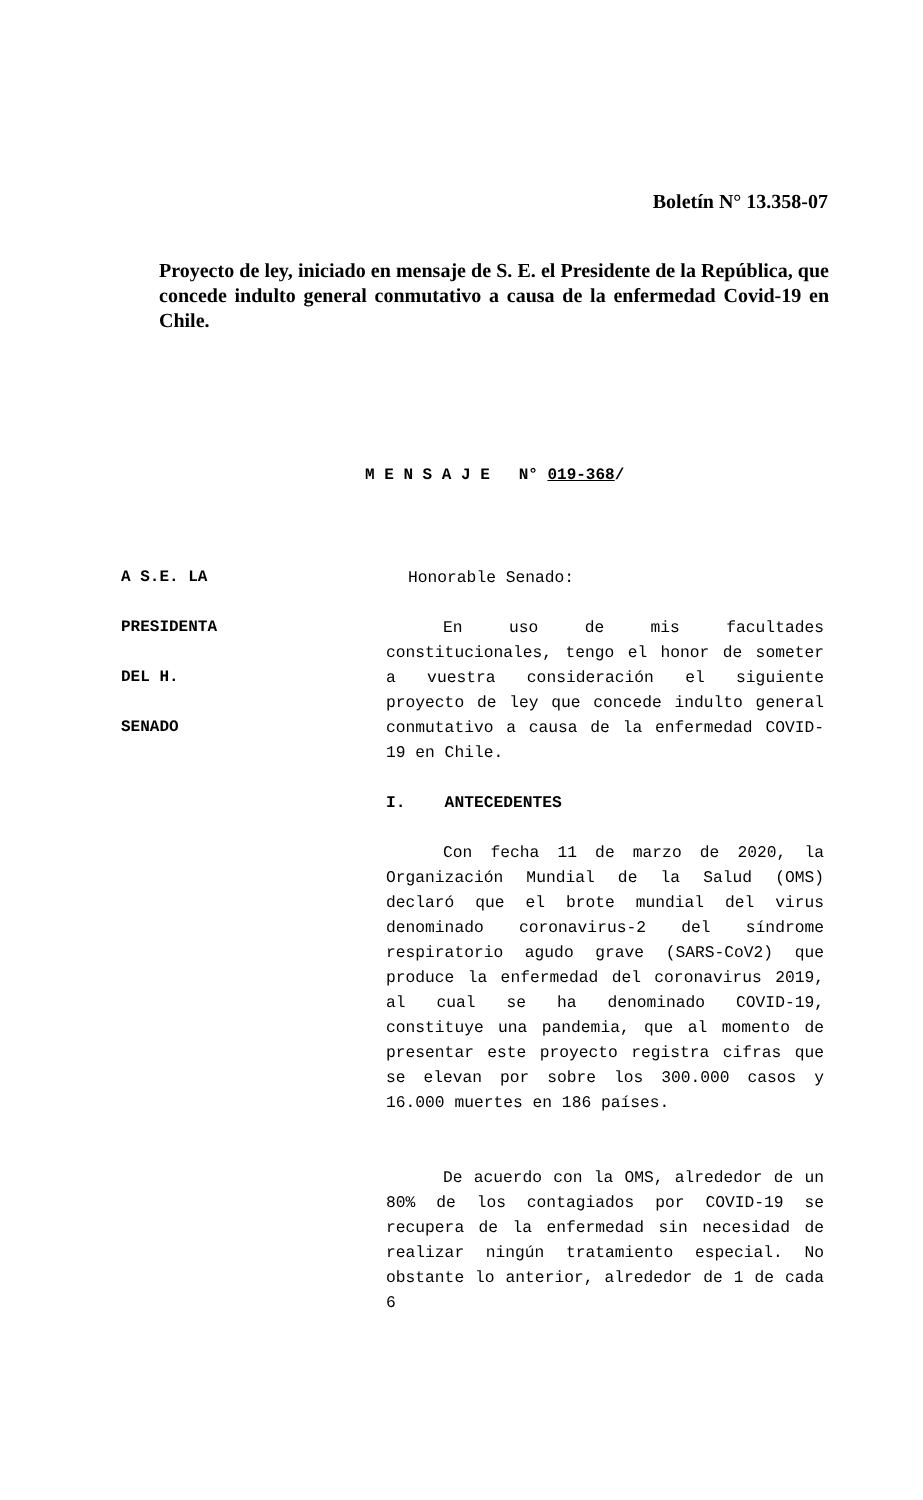Boletín N° 13.358-07
Proyecto de ley, iniciado en mensaje de S. E. el Presidente de la República, que concede indulto general conmutativo a causa de la enfermedad Covid-19 en Chile.
M E N S A J E N° 019-368/
A S.E. LA
PRESIDENTA
DEL H.
SENADO
Honorable Senado:
En uso de mis facultades constitucionales, tengo el honor de someter a vuestra consideración el siguiente proyecto de ley que concede indulto general conmutativo a causa de la enfermedad COVID-19 en Chile.
I. ANTECEDENTES
Con fecha 11 de marzo de 2020, la Organización Mundial de la Salud (OMS) declaró que el brote mundial del virus denominado coronavirus-2 del síndrome respiratorio agudo grave (SARS-CoV2) que produce la enfermedad del coronavirus 2019, al cual se ha denominado COVID-19, constituye una pandemia, que al momento de presentar este proyecto registra cifras que se elevan por sobre los 300.000 casos y 16.000 muertes en 186 países.
De acuerdo con la OMS, alrededor de un 80% de los contagiados por COVID-19 se recupera de la enfermedad sin necesidad de realizar ningún tratamiento especial. No obstante lo anterior, alrededor de 1 de cada 6